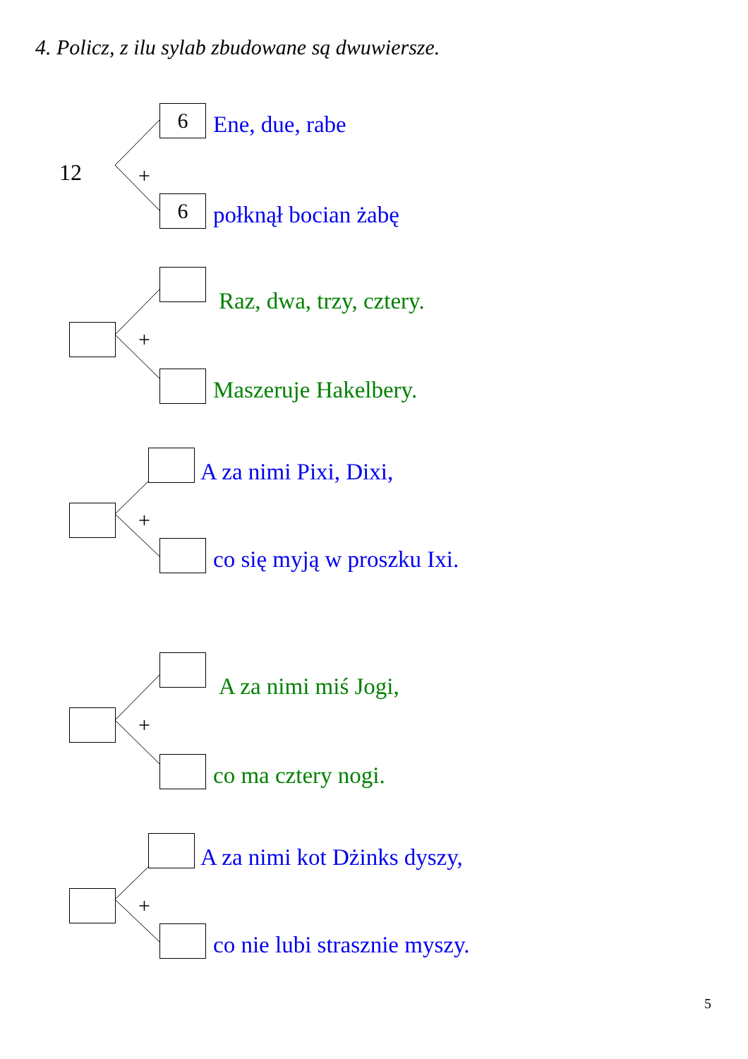4. Policz, z ilu sylab zbudowane są dwuwiersze.
12
6
+
6
Ene, due, rabe
połknął bocian żabę
+
Raz, dwa, trzy, cztery.
Maszeruje Hakelbery.
+
A za nimi Pixi, Dixi,
co się myją w proszku Ixi.
+
A za nimi miś Jogi,
co ma cztery nogi.
+
A za nimi kot Dżinks dyszy,
co nie lubi strasznie myszy.
5